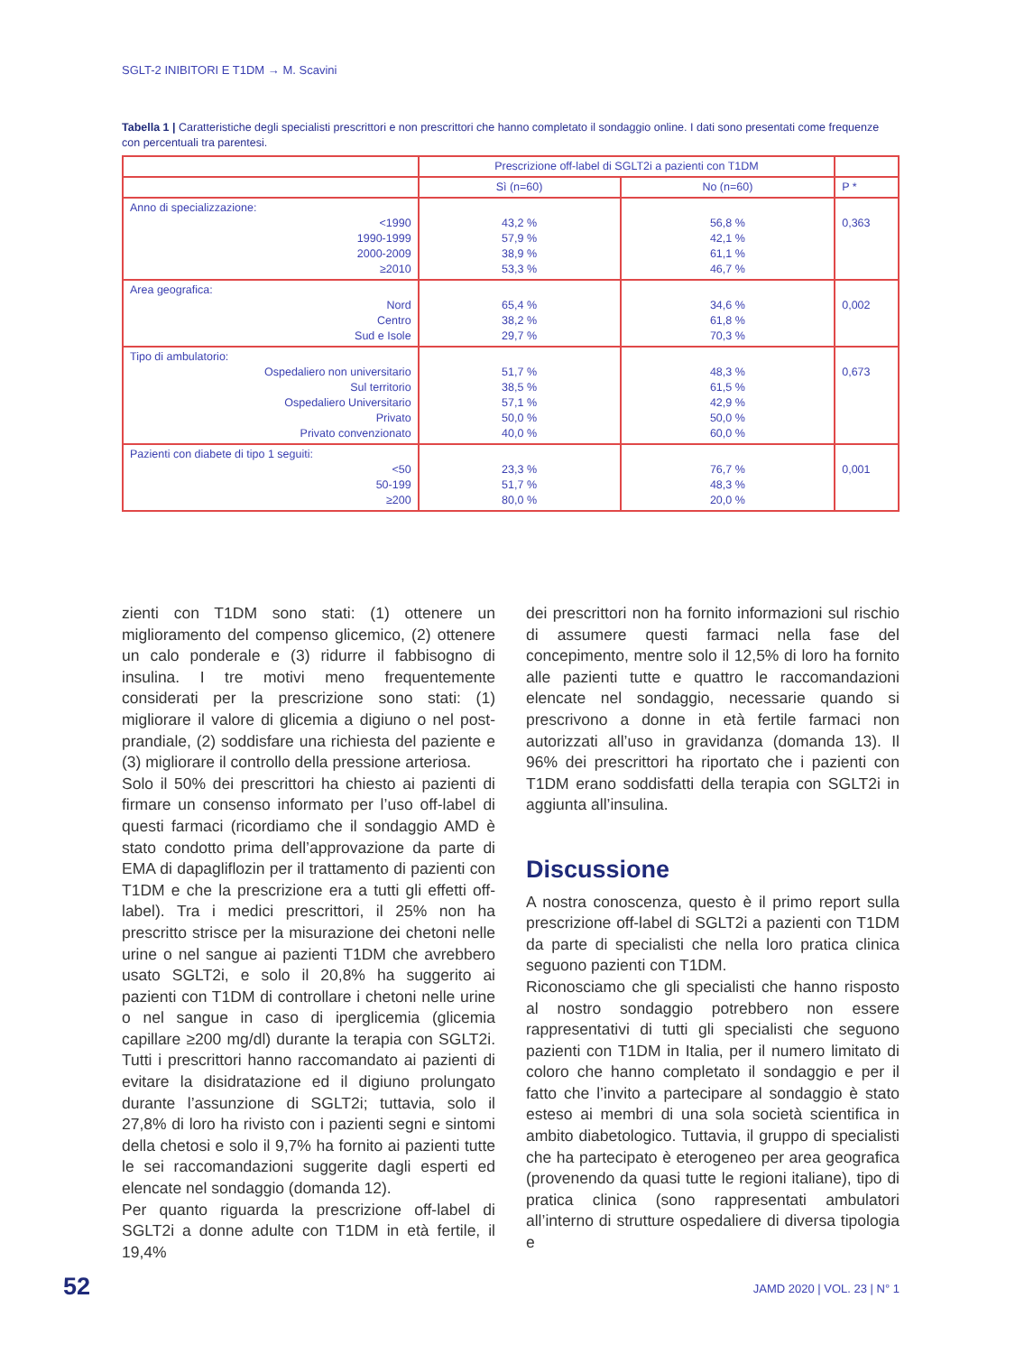SGLT-2 INIBITORI E T1DM → M. Scavini
Tabella 1 | Caratteristiche degli specialisti prescrittori e non prescrittori che hanno completato il sondaggio online. I dati sono presentati come frequenze con percentuali tra parentesi.
| | Prescrizione off-label di SGLT2i a pazienti con T1DM | | |
| --- | --- | --- | --- |
| | Sì (n=60) | No (n=60) | P * |
| Anno di specializzazione: <1990 1990-1999 2000-2009 ≥2010 | 43,2 % 57,9 % 38,9 % 53,3 % | 56,8 % 42,1 % 61,1 % 46,7 % | 0,363 |
| Area geografica: Nord Centro Sud e Isole | 65,4 % 38,2 % 29,7 % | 34,6 % 61,8 % 70,3 % | 0,002 |
| Tipo di ambulatorio: Ospedaliero non universitario Sul territorio Ospedaliero Universitario Privato Privato convenzionato | 51,7 % 38,5 % 57,1 % 50,0 % 40,0 % | 48,3 % 61,5 % 42,9 % 50,0 % 60,0 % | 0,673 |
| Pazienti con diabete di tipo 1 seguiti: <50 50-199 ≥200 | 23,3 % 51,7 % 80,0 % | 76,7 % 48,3 % 20,0 % | 0,001 |
zienti con T1DM sono stati: (1) ottenere un miglioramento del compenso glicemico, (2) ottenere un calo ponderale e (3) ridurre il fabbisogno di insulina. I tre motivi meno frequentemente considerati per la prescrizione sono stati: (1) migliorare il valore di glicemia a digiuno o nel post-prandiale, (2) soddisfare una richiesta del paziente e (3) migliorare il controllo della pressione arteriosa.
Solo il 50% dei prescrittori ha chiesto ai pazienti di firmare un consenso informato per l’uso off-label di questi farmaci (ricordiamo che il sondaggio AMD è stato condotto prima dell’approvazione da parte di EMA di dapagliflozin per il trattamento di pazienti con T1DM e che la prescrizione era a tutti gli effetti off-label). Tra i medici prescrittori, il 25% non ha prescritto strisce per la misurazione dei chetoni nelle urine o nel sangue ai pazienti T1DM che avrebbero usato SGLT2i, e solo il 20,8% ha suggerito ai pazienti con T1DM di controllare i chetoni nelle urine o nel sangue in caso di iperglicemia (glicemia capillare ≥200 mg/dl) durante la terapia con SGLT2i. Tutti i prescrittori hanno raccomandato ai pazienti di evitare la disidratazione ed il digiuno prolungato durante l’assunzione di SGLT2i; tuttavia, solo il 27,8% di loro ha rivisto con i pazienti segni e sintomi della chetosi e solo il 9,7% ha fornito ai pazienti tutte le sei raccomandazioni suggerite dagli esperti ed elencate nel sondaggio (domanda 12).
Per quanto riguarda la prescrizione off-label di SGLT2i a donne adulte con T1DM in età fertile, il 19,4%
dei prescrittori non ha fornito informazioni sul rischio di assumere questi farmaci nella fase del concepimento, mentre solo il 12,5% di loro ha fornito alle pazienti tutte e quattro le raccomandazioni elencate nel sondaggio, necessarie quando si prescrivono a donne in età fertile farmaci non autorizzati all’uso in gravidanza (domanda 13). Il 96% dei prescrittori ha riportato che i pazienti con T1DM erano soddisfatti della terapia con SGLT2i in aggiunta all’insulina.
Discussione
A nostra conoscenza, questo è il primo report sulla prescrizione off-label di SGLT2i a pazienti con T1DM da parte di specialisti che nella loro pratica clinica seguono pazienti con T1DM.
Riconosciamo che gli specialisti che hanno risposto al nostro sondaggio potrebbero non essere rappresentativi di tutti gli specialisti che seguono pazienti con T1DM in Italia, per il numero limitato di coloro che hanno completato il sondaggio e per il fatto che l’invito a partecipare al sondaggio è stato esteso ai membri di una sola società scientifica in ambito diabetologico. Tuttavia, il gruppo di specialisti che ha partecipato è eterogeneo per area geografica (provenendo da quasi tutte le regioni italiane), tipo di pratica clinica (sono rappresentati ambulatori all’interno di strutture ospedaliere di diversa tipologia e
52 JAMD 2020 | VOL. 23 | N° 1